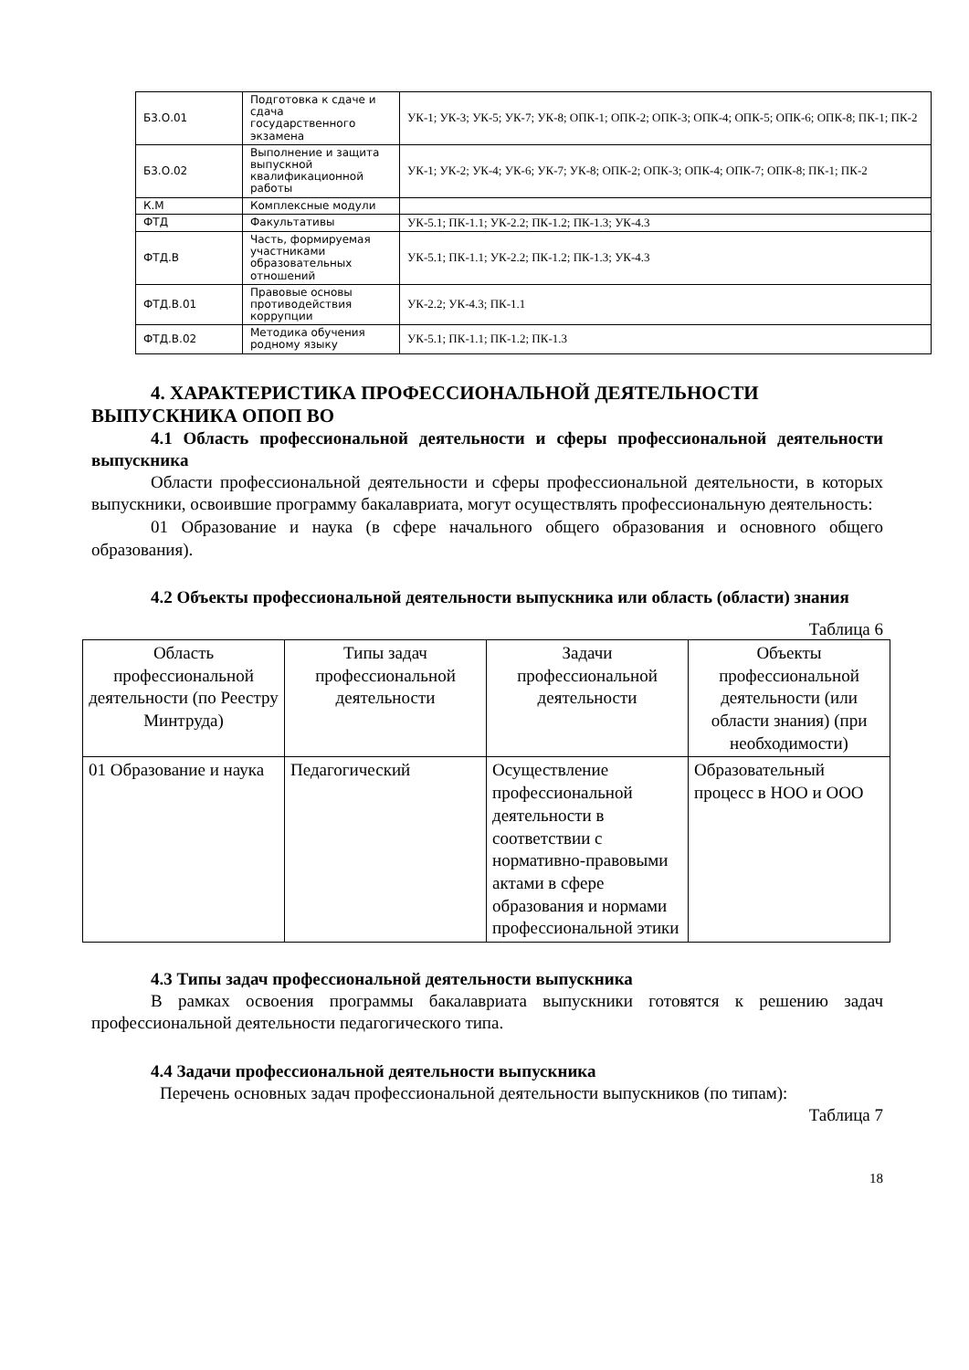| Б3.О.01 | Подготовка к сдаче и сдача государственного экзамена | УК-1; УК-3; УК-5; УК-7; УК-8; ОПК-1; ОПК-2; ОПК-3; ОПК-4; ОПК-5; ОПК-6; ОПК-8; ПК-1; ПК-2 |
| Б3.О.02 | Выполнение и защита выпускной квалификационной работы | УК-1; УК-2; УК-4; УК-6; УК-7; УК-8; ОПК-2; ОПК-3; ОПК-4; ОПК-7; ОПК-8; ПК-1; ПК-2 |
| К.М | Комплексные модули | |
| ФТД | Факультативы | УК-5.1; ПК-1.1; УК-2.2; ПК-1.2; ПК-1.3; УК-4.3 |
| ФТД.В | Часть, формируемая участниками образовательных отношений | УК-5.1; ПК-1.1; УК-2.2; ПК-1.2; ПК-1.3; УК-4.3 |
| ФТД.В.01 | Правовые основы противодействия коррупции | УК-2.2; УК-4.3; ПК-1.1 |
| ФТД.В.02 | Методика обучения родному языку | УК-5.1; ПК-1.1; ПК-1.2; ПК-1.3 |
4. ХАРАКТЕРИСТИКА ПРОФЕССИОНАЛЬНОЙ ДЕЯТЕЛЬНОСТИ
ВЫПУСКНИКА ОПОП ВО
4.1 Область профессиональной деятельности и сферы профессиональной деятельности выпускника
Области профессиональной деятельности и сферы профессиональной деятельности, в которых выпускники, освоившие программу бакалавриата, могут осуществлять профессиональную деятельность:
01 Образование и наука (в сфере начального общего образования и основного общего образования).
4.2 Объекты профессиональной деятельности выпускника или область (области) знания
Таблица 6
| Область профессиональной деятельности (по Реестру Минтруда) | Типы задач профессиональной деятельности | Задачи профессиональной деятельности | Объекты профессиональной деятельности (или области знания) (при необходимости) |
| 01 Образование и наука | Педагогический | Осуществление профессиональной деятельности в соответствии с нормативно-правовыми актами в сфере образования и нормами профессиональной этики | Образовательный процесс в НОО и ООО |
4.3 Типы задач профессиональной деятельности выпускника
В рамках освоения программы бакалавриата выпускники готовятся к решению задач профессиональной деятельности педагогического типа.
4.4 Задачи профессиональной деятельности выпускника
Перечень основных задач профессиональной деятельности выпускников (по типам):
Таблица 7
18